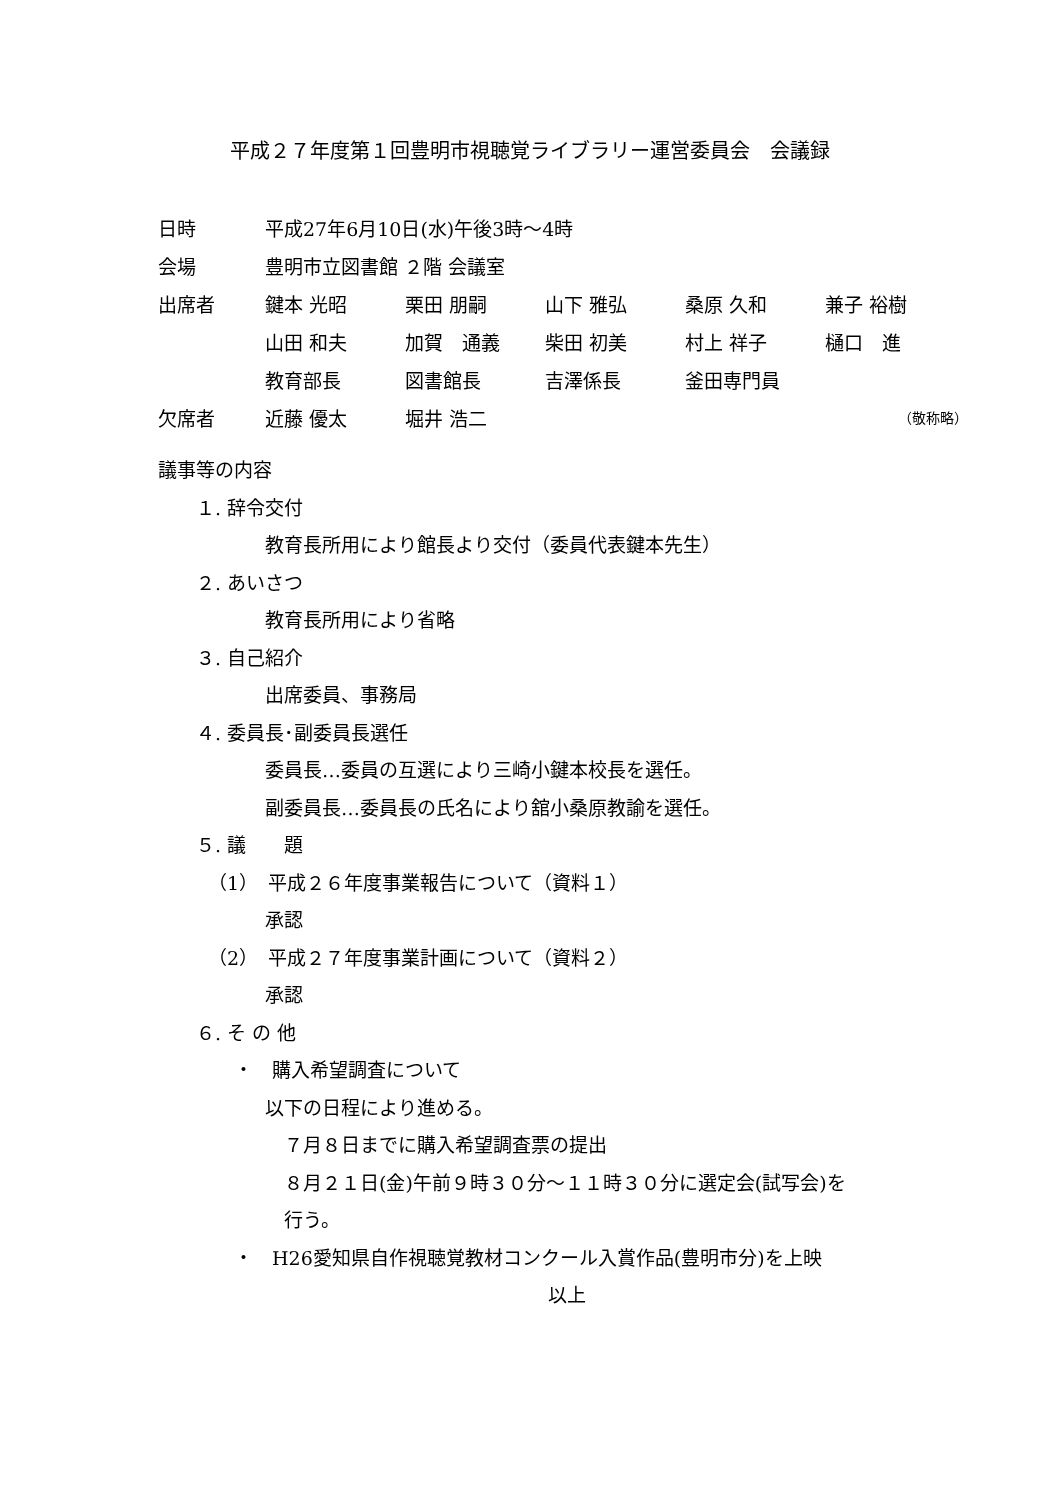平成２７年度第１回豊明市視聴覚ライブラリー運営委員会　会議録
日時 平成27年6月10日(水)午後3時～4時
会場 豊明市立図書館 ２階 会議室
出席者 鍵本 光昭 栗田 朋嗣 山下 雅弘 桑原 久和 兼子 裕樹
山田 和夫 加賀　通義 柴田 初美 村上 祥子 樋口　進
教育部長 図書館長 吉澤係長 釜田専門員
欠席者 近藤 優太 堀井 浩二 （敬称略）
議事等の内容
１. 辞令交付
教育長所用により館長より交付（委員代表鍵本先生）
２. あいさつ
教育長所用により省略
３. 自己紹介
出席委員、事務局
４. 委員長･副委員長選任
委員長…委員の互選により三崎小鍵本校長を選任。
副委員長…委員長の氏名により舘小桑原教諭を選任。
５. 議　　題
（1）　平成２６年度事業報告について（資料１）
承認
（2）　平成２７年度事業計画について（資料２）
承認
６. そ の 他
・　購入希望調査について
以下の日程により進める。
７月８日までに購入希望調査票の提出
８月２１日(金)午前９時３０分～１１時３０分に選定会(試写会)を
行う。
・　H26愛知県自作視聴覚教材コンクール入賞作品(豊明市分)を上映
以上